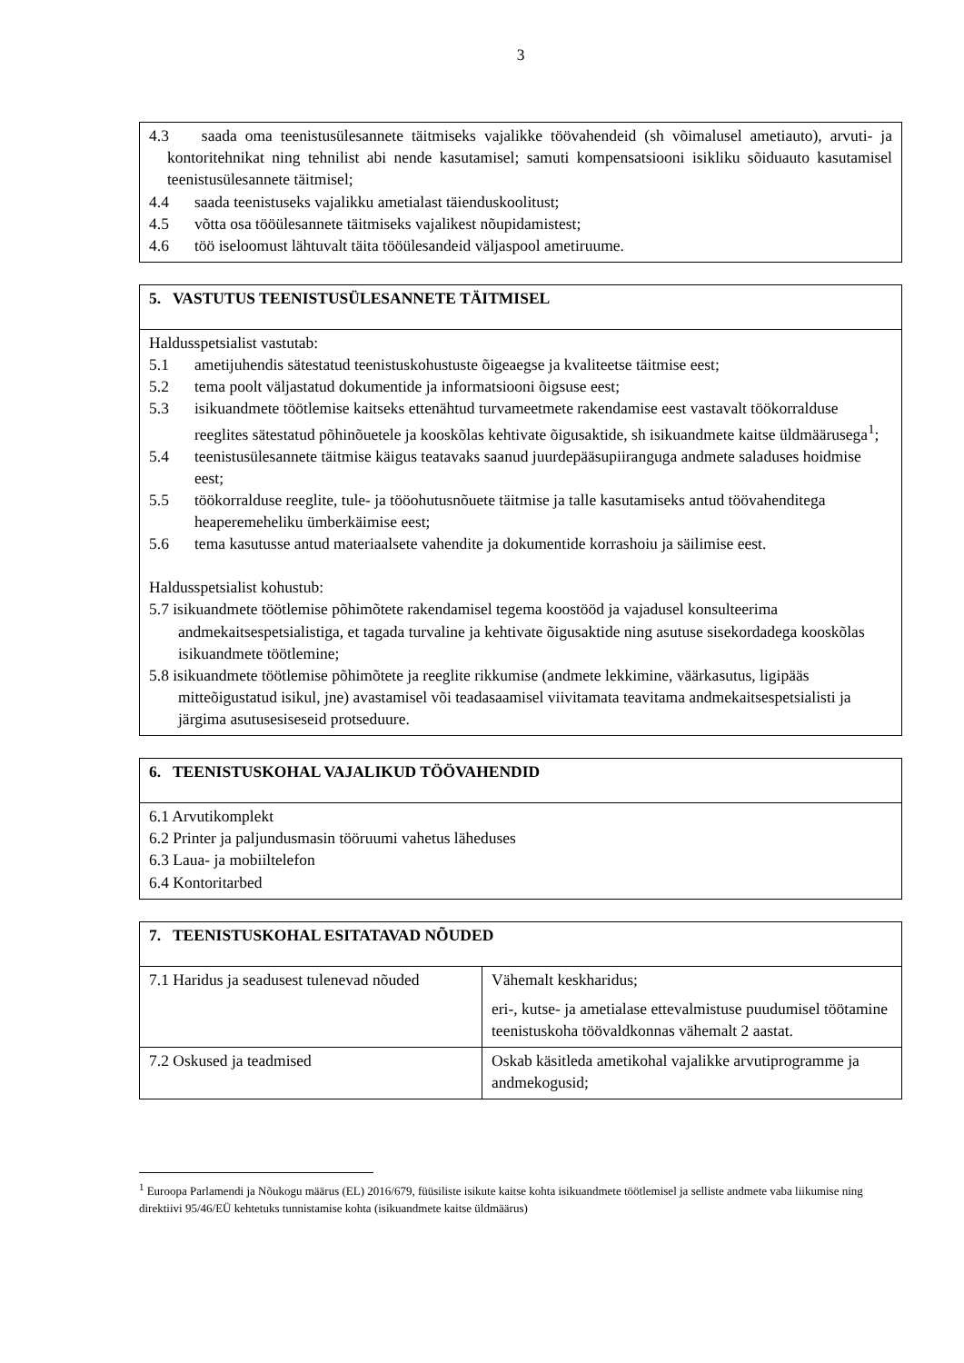3
| 4.3 saada oma teenistusülesannete täitmiseks vajalikke töövahendeid (sh võimalusel ametiauto), arvuti- ja kontoritehnikat ning tehnilist abi nende kasutamisel; samuti kompensatsiooni isikliku sõiduauto kasutamisel teenistusülesannete täitmisel; 4.4 saada teenistuseks vajalikku ametialast täienduskoolitust; 4.5 võtta osa tööülesannete täitmiseks vajalikest nõupidamistest; 4.6 töö iseloomust lähtuvalt täita tööülesandeid väljaspool ametiruume. |
| 5. VASTUTUS TEENISTUSÜLESANNETE TÄITMISEL |
| --- |
| Haldusspetsialist vastutab: 5.1 ametijuhendis sätestatud teenistuskohustuste õigeaegse ja kvaliteetse täitmise eest; 5.2 tema poolt väljastatud dokumentide ja informatsiooni õigsuse eest; 5.3 isikuandmete töötlemise kaitseks ettenähtud turvameetmete rakendamise eest vastavalt töökorralduse reeglites sätestatud põhinõuetele ja kooskõlas kehtivate õigusaktide, sh isikuandmete kaitse üldmäärusega<sup>1</sup>; 5.4 teenistusülesannete täitmise käigus teatavaks saanud juurdepääsupiiranguga andmete saladuses hoidmise eest; 5.5 töökorralduse reeglite, tule- ja tööohutusnõuete täitmise ja talle kasutamiseks antud töövahenditega heaperemeheliku ümberkäimise eest; 5.6 tema kasutusse antud materiaalsete vahendite ja dokumentide korrashoiu ja säilimise eest. Haldusspetsialist kohustub: 5.7 isikuandmete töötlemise põhimõtete rakendamisel tegema koostööd ja vajadusel konsulteerima andmekaitsespetsialistiga, et tagada turvaline ja kehtivate õigusaktide ning asutuse sisekordadega kooskõlas isikuandmete töötlemine; 5.8 isikuandmete töötlemise põhimõtete ja reeglite rikkumise (andmete lekkimine, väärkasutus, ligipääs mitteõigustatud isikul, jne) avastamisel või teadasaamisel viivitamata teavitama andmekaitsespetsialisti ja järgima asutusesiseseid protseduure. |
| 6. TEENISTUSKOHAL VAJALIKUD TÖÖVAHENDID |
| --- |
| 6.1 Arvutikomplekt 6.2 Printer ja paljundusmasin tööruumi vahetus läheduses 6.3 Laua- ja mobiiltelefon 6.4 Kontoritarbed |
| 7. TEENISTUSKOHAL ESITATAVAD NÕUDED | |
| --- | --- |
| 7.1 Haridus ja seadusest tulenevad nõuded | Vähemalt keskharidus; eri-, kutse- ja ametialase ettevalmistuse puudumisel töötamine teenistuskoha töövaldkonnas vähemalt 2 aastat. |
| 7.2 Oskused ja teadmised | Oskab käsitleda ametikohal vajalikke arvutiprogramme ja andmekogusid; |
<sup>1</sup> Euroopa Parlamendi ja Nõukogu määrus (EL) 2016/679, füüsiliste isikute kaitse kohta isikuandmete töötlemisel ja selliste andmete vaba liikumise ning direktiivi 95/46/EÜ kehtetuks tunnistamise kohta (isikuandmete kaitse üldmäärus)